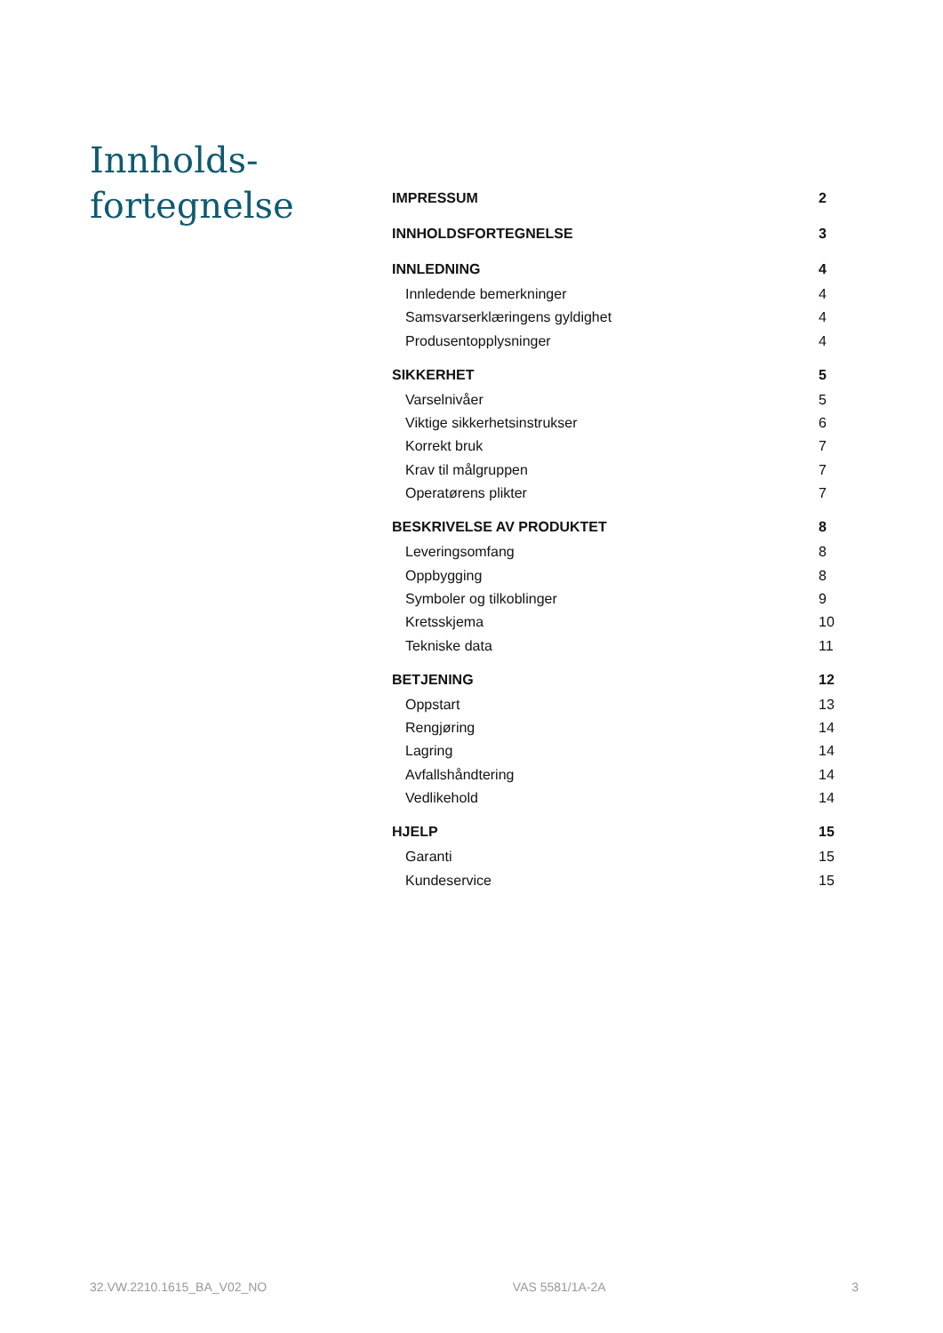Innholds-
fortegnelse
IMPRESSUM 2
INNHOLDSFORTEGNELSE 3
INNLEDNING 4
Innledende bemerkninger 4
Samsvarserklæringens gyldighet 4
Produsentopplysninger 4
SIKKERHET 5
Varselnivåer 5
Viktige sikkerhetsinstrukser 6
Korrekt bruk 7
Krav til målgruppen 7
Operatørens plikter 7
BESKRIVELSE AV PRODUKTET 8
Leveringsomfang 8
Oppbygging 8
Symboler og tilkoblinger 9
Kretsskjema 10
Tekniske data 11
BETJENING 12
Oppstart 13
Rengjøring 14
Lagring 14
Avfallshåndtering 14
Vedlikehold 14
HJELP 15
Garanti 15
Kundeservice 15
32.VW.2210.1615_BA_V02_NO VAS 5581/1A-2A 3